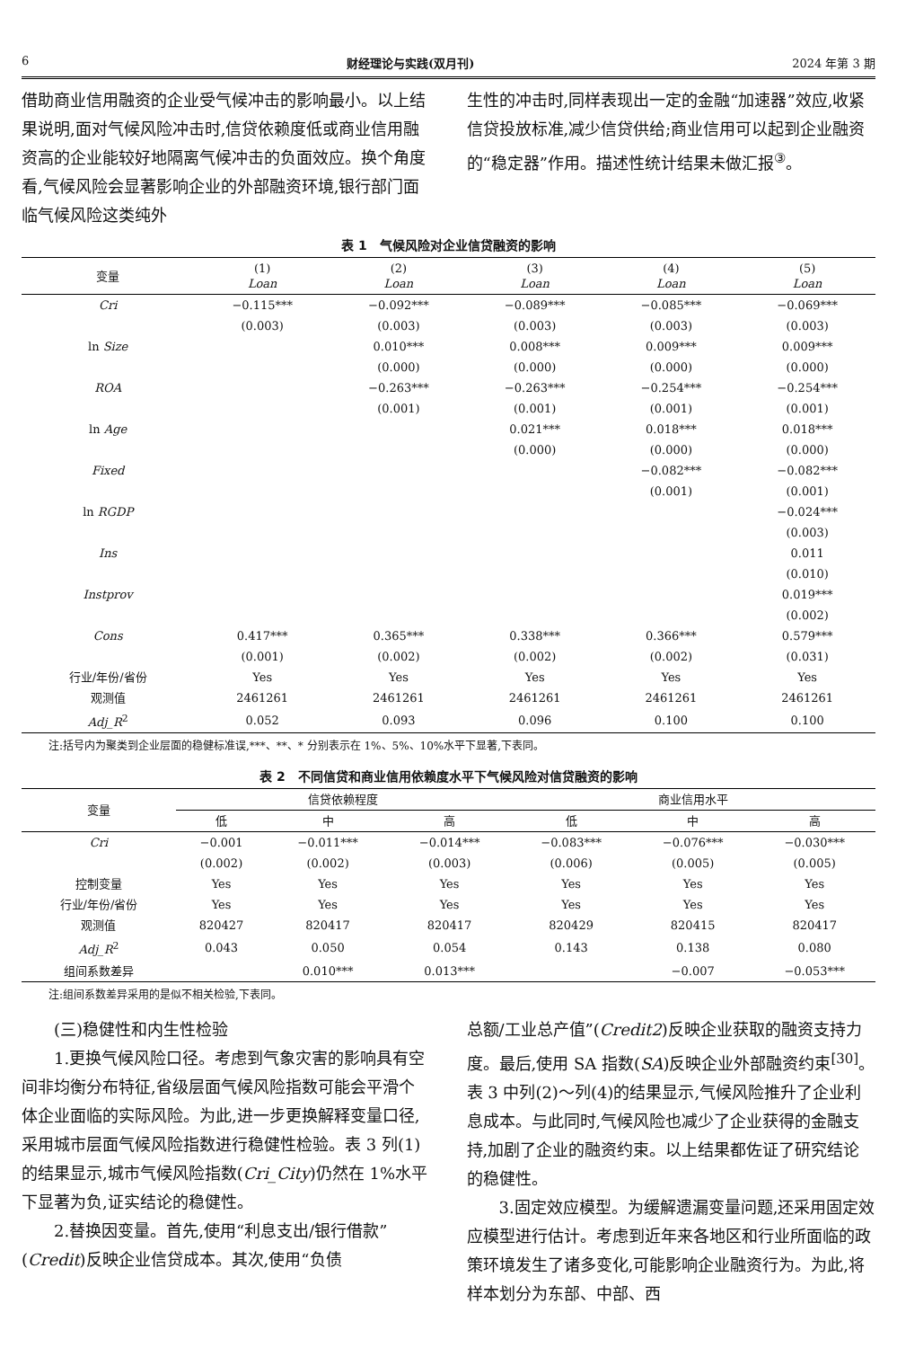6 财经理论与实践(双月刊) 2024 年第 3 期
借助商业信用融资的企业受气候冲击的影响最小。以上结果说明,面对气候风险冲击时,信贷依赖度低或商业信用融资高的企业能较好地隔离气候冲击的负面效应。换个角度看,气候风险会显著影响企业的外部融资环境,银行部门面临气候风险这类纯外
生性的冲击时,同样表现出一定的金融“加速器”效应,收紧信贷投放标准,减少信贷供给;商业信用可以起到企业融资的“稳定器”作用。描述性统计结果未做汇报<sup>③</sup>。
表 1　气候风险对企业信贷融资的影响
| 变量 | (1) Loan | (2) Loan | (3) Loan | (4) Loan | (5) Loan |
| --- | --- | --- | --- | --- | --- |
| Cri | −0.115*** | −0.092*** | −0.089*** | −0.085*** | −0.069*** |
| | (0.003) | (0.003) | (0.003) | (0.003) | (0.003) |
| ln Size | | 0.010*** | 0.008*** | 0.009*** | 0.009*** |
| | | (0.000) | (0.000) | (0.000) | (0.000) |
| ROA | | −0.263*** | −0.263*** | −0.254*** | −0.254*** |
| | | (0.001) | (0.001) | (0.001) | (0.001) |
| ln Age | | | 0.021*** | 0.018*** | 0.018*** |
| | | | (0.000) | (0.000) | (0.000) |
| Fixed | | | | −0.082*** | −0.082*** |
| | | | | (0.001) | (0.001) |
| ln RGDP | | | | | −0.024*** |
| | | | | | (0.003) |
| Ins | | | | | 0.011 |
| | | | | | (0.010) |
| Instprov | | | | | 0.019*** |
| | | | | | (0.002) |
| Cons | 0.417*** | 0.365*** | 0.338*** | 0.366*** | 0.579*** |
| | (0.001) | (0.002) | (0.002) | (0.002) | (0.031) |
| 行业/年份/省份 | Yes | Yes | Yes | Yes | Yes |
| 观测值 | 2461261 | 2461261 | 2461261 | 2461261 | 2461261 |
| Adj_R<sup>2</sup> | 0.052 | 0.093 | 0.096 | 0.100 | 0.100 |
注:括号内为聚类到企业层面的稳健标准误,***、**、* 分别表示在 1%、5%、10%水平下显著,下表同。
表 2　不同信贷和商业信用依赖度水平下气候风险对信贷融资的影响
| 变量 | 信贷依赖程度 | | | 商业信用水平 | | |
| --- | --- | --- | --- | --- | --- | --- |
| | 低 | 中 | 高 | 低 | 中 | 高 |
| Cri | −0.001 | −0.011*** | −0.014*** | −0.083*** | −0.076*** | −0.030*** |
| | (0.002) | (0.002) | (0.003) | (0.006) | (0.005) | (0.005) |
| 控制变量 | Yes | Yes | Yes | Yes | Yes | Yes |
| 行业/年份/省份 | Yes | Yes | Yes | Yes | Yes | Yes |
| 观测值 | 820427 | 820417 | 820417 | 820429 | 820415 | 820417 |
| Adj_R<sup>2</sup> | 0.043 | 0.050 | 0.054 | 0.143 | 0.138 | 0.080 |
| 组间系数差异 | | 0.010*** | 0.013*** | | −0.007 | −0.053*** |
注:组间系数差异采用的是似不相关检验,下表同。
(三)稳健性和内生性检验
1.更换气候风险口径。考虑到气象灾害的影响具有空间非均衡分布特征,省级层面气候风险指数可能会平滑个体企业面临的实际风险。为此,进一步更换解释变量口径,采用城市层面气候风险指数进行稳健性检验。表 3 列(1)的结果显示,城市气候风险指数(Cri_City)仍然在 1%水平下显著为负,证实结论的稳健性。
2.替换因变量。首先,使用“利息支出/银行借款”(Credit)反映企业信贷成本。其次,使用“负债
总额/工业总产值”(Credit2)反映企业获取的融资支持力度。最后,使用 SA 指数(SA)反映企业外部融资约束<sup>[30]</sup>。表 3 中列(2)～列(4)的结果显示,气候风险推升了企业利息成本。与此同时,气候风险也减少了企业获得的金融支持,加剧了企业的融资约束。以上结果都佐证了研究结论的稳健性。
3.固定效应模型。为缓解遗漏变量问题,还采用固定效应模型进行估计。考虑到近年来各地区和行业所面临的政策环境发生了诸多变化,可能影响企业融资行为。为此,将样本划分为东部、中部、西